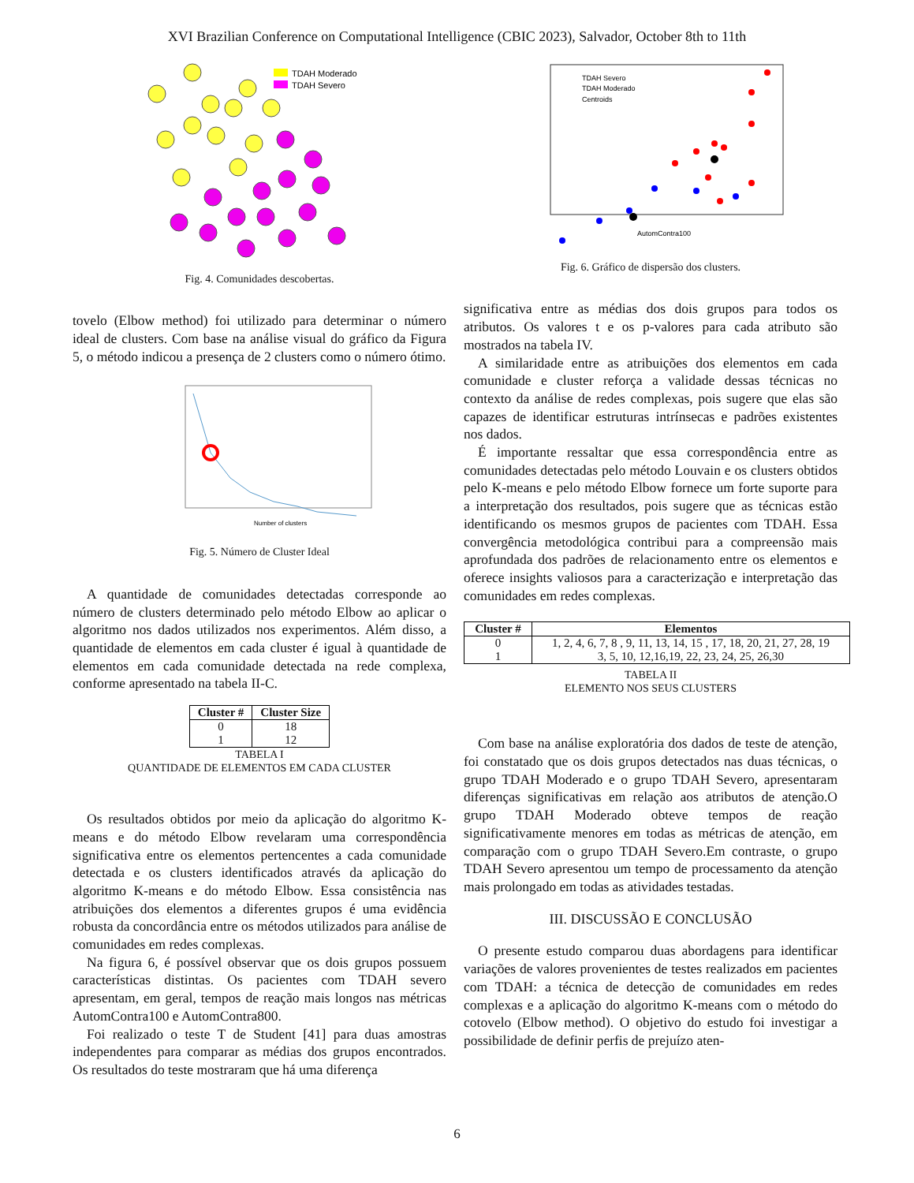XVI Brazilian Conference on Computational Intelligence (CBIC 2023), Salvador, October 8th to 11th
TDAH Moderado
TDAH Severo
Fig. 4. Comunidades descobertas.
tovelo (Elbow method) foi utilizado para determinar o número ideal de clusters. Com base na análise visual do gráfico da Figura 5, o método indicou a presença de 2 clusters como o número ótimo.
Number of clusters
Fig. 5. Número de Cluster Ideal
A quantidade de comunidades detectadas corresponde ao número de clusters determinado pelo método Elbow ao aplicar o algoritmo nos dados utilizados nos experimentos. Além disso, a quantidade de elementos em cada cluster é igual à quantidade de elementos em cada comunidade detectada na rede complexa, conforme apresentado na tabela II-C.
| Cluster # | Cluster Size |
| --- | --- |
| 0 | 18 |
| 1 | 12 |
TABELA I
QUANTIDADE DE ELEMENTOS EM CADA CLUSTER
Os resultados obtidos por meio da aplicação do algoritmo K-means e do método Elbow revelaram uma correspondência significativa entre os elementos pertencentes a cada comunidade detectada e os clusters identificados através da aplicação do algoritmo K-means e do método Elbow. Essa consistência nas atribuições dos elementos a diferentes grupos é uma evidência robusta da concordância entre os métodos utilizados para análise de comunidades em redes complexas.
Na figura 6, é possível observar que os dois grupos possuem características distintas. Os pacientes com TDAH severo apresentam, em geral, tempos de reação mais longos nas métricas AutomContra100 e AutomContra800.
Foi realizado o teste T de Student [41] para duas amostras independentes para comparar as médias dos grupos encontrados. Os resultados do teste mostraram que há uma diferença
TDAH Severo
TDAH Moderado
Centroids
AutomContra100
Fig. 6. Gráfico de dispersão dos clusters.
significativa entre as médias dos dois grupos para todos os atributos. Os valores t e os p-valores para cada atributo são mostrados na tabela IV.
A similaridade entre as atribuições dos elementos em cada comunidade e cluster reforça a validade dessas técnicas no contexto da análise de redes complexas, pois sugere que elas são capazes de identificar estruturas intrínsecas e padrões existentes nos dados.
É importante ressaltar que essa correspondência entre as comunidades detectadas pelo método Louvain e os clusters obtidos pelo K-means e pelo método Elbow fornece um forte suporte para a interpretação dos resultados, pois sugere que as técnicas estão identificando os mesmos grupos de pacientes com TDAH. Essa convergência metodológica contribui para a compreensão mais aprofundada dos padrões de relacionamento entre os elementos e oferece insights valiosos para a caracterização e interpretação das comunidades em redes complexas.
| Cluster # | Elementos |
| --- | --- |
| 0 | 1, 2, 4, 6, 7, 8 , 9, 11, 13, 14, 15 , 17, 18, 20, 21, 27, 28, 19 |
| 1 | 3, 5, 10, 12,16,19, 22, 23, 24, 25, 26,30 |
TABELA II
ELEMENTO NOS SEUS CLUSTERS
Com base na análise exploratória dos dados de teste de atenção, foi constatado que os dois grupos detectados nas duas técnicas, o grupo TDAH Moderado e o grupo TDAH Severo, apresentaram diferenças significativas em relação aos atributos de atenção.O grupo TDAH Moderado obteve tempos de reação significativamente menores em todas as métricas de atenção, em comparação com o grupo TDAH Severo.Em contraste, o grupo TDAH Severo apresentou um tempo de processamento da atenção mais prolongado em todas as atividades testadas.
III. DISCUSSÃO E CONCLUSÃO
O presente estudo comparou duas abordagens para identificar variações de valores provenientes de testes realizados em pacientes com TDAH: a técnica de detecção de comunidades em redes complexas e a aplicação do algoritmo K-means com o método do cotovelo (Elbow method). O objetivo do estudo foi investigar a possibilidade de definir perfis de prejuízo aten-
6